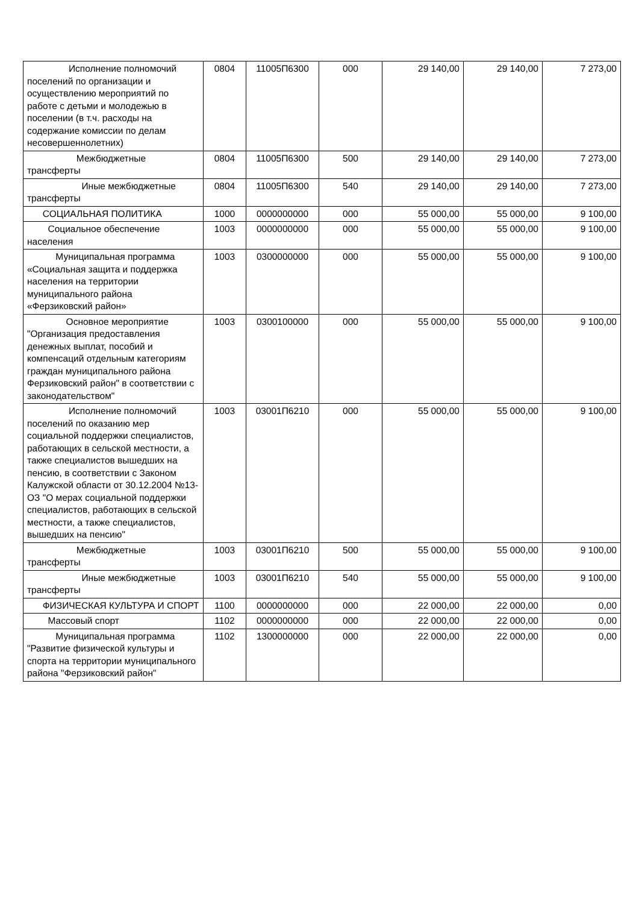| Исполнение полномочий поселений по организации и осуществлению мероприятий по работе с детьми и молодежью в поселении (в т.ч. расходы на содержание комиссии по делам несовершеннолетних) | 0804 | 11005П6300 | 000 | 29 140,00 | 29 140,00 | 7 273,00 |
| Межбюджетные трансферты | 0804 | 11005П6300 | 500 | 29 140,00 | 29 140,00 | 7 273,00 |
| Иные межбюджетные трансферты | 0804 | 11005П6300 | 540 | 29 140,00 | 29 140,00 | 7 273,00 |
| СОЦИАЛЬНАЯ ПОЛИТИКА | 1000 | 0000000000 | 000 | 55 000,00 | 55 000,00 | 9 100,00 |
| Социальное обеспечение населения | 1003 | 0000000000 | 000 | 55 000,00 | 55 000,00 | 9 100,00 |
| Муниципальная программа «Социальная защита и поддержка населения на территории муниципального района «Ферзиковский район» | 1003 | 0300000000 | 000 | 55 000,00 | 55 000,00 | 9 100,00 |
| Основное мероприятие "Организация предоставления денежных выплат, пособий и компенсаций отдельным категориям граждан муниципального района Ферзиковский район" в соответствии с законодательством" | 1003 | 0300100000 | 000 | 55 000,00 | 55 000,00 | 9 100,00 |
| Исполнение полномочий поселений по оказанию мер социальной поддержки специалистов, работающих в сельской местности, а также специалистов вышедших на пенсию, в соответствии с Законом Калужской области от 30.12.2004 №13-ОЗ "О мерах социальной поддержки специалистов, работающих в сельской местности, а также специалистов, вышедших на пенсию" | 1003 | 03001П6210 | 000 | 55 000,00 | 55 000,00 | 9 100,00 |
| Межбюджетные трансферты | 1003 | 03001П6210 | 500 | 55 000,00 | 55 000,00 | 9 100,00 |
| Иные межбюджетные трансферты | 1003 | 03001П6210 | 540 | 55 000,00 | 55 000,00 | 9 100,00 |
| ФИЗИЧЕСКАЯ КУЛЬТУРА И СПОРТ | 1100 | 0000000000 | 000 | 22 000,00 | 22 000,00 | 0,00 |
| Массовый спорт | 1102 | 0000000000 | 000 | 22 000,00 | 22 000,00 | 0,00 |
| Муниципальная программа "Развитие физической культуры и спорта на территории муниципального района "Ферзиковский район" | 1102 | 1300000000 | 000 | 22 000,00 | 22 000,00 | 0,00 |